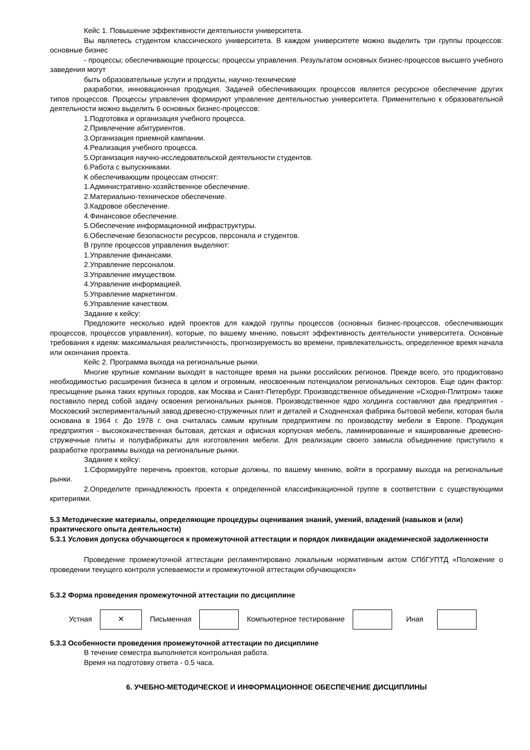Кейс 1. Повышение эффективности деятельности университета.
Вы являетесь студентом классического университета. В каждом университете можно выделить три группы процессов: основные бизнес
- процессы; обеспечивающие процессы; процессы управления. Результатом основных бизнес-процессов высшего учебного заведения могут
быть образовательные услуги и продукты, научно-технические
разработки, инновационная продукция. Задачей обеспечивающих процессов является ресурсное обеспечение других типов процессов. Процессы управления формируют управление деятельностью университета. Применительно к образовательной деятельности можно выделить 6 основных бизнес-процессов:
1.Подготовка и организация учебного процесса.
2.Привлечение абитуриентов.
3.Организация приемной кампании.
4.Реализация учебного процесса.
5.Организация научно-исследовательской деятельности студентов.
6.Работа с выпускниками.
К обеспечивающим процессам относят:
1.Административно-хозяйственное обеспечение.
2.Материально-техническое обеспечение.
3.Кадровое обеспечение.
4.Финансовое обеспечение.
5.Обеспечение информационной инфраструктуры.
6.Обеспечение безопасности ресурсов, персонала и студентов.
В группе процессов управления выделяют:
1.Управление финансами.
2.Управление персоналом.
3.Управление имуществом.
4.Управление информацией.
5.Управление маркетингом.
6.Управление качеством.
Задание к кейсу:
Предложите несколько идей проектов для каждой группы процессов (основных бизнес-процессов, обеспечивающих процессов, процессов управления), которые, по вашему мнению, повысят эффективность деятельности университета. Основные требования к идеям: максимальная реалистичность, прогнозируемость во времени, привлекательность, определенное время начала или окончания проекта.
Кейс 2. Программа выхода на региональные рынки.
Многие крупные компании выходят в настоящее время на рынки российских регионов. Прежде всего, это продиктовано необходимостью расширения бизнеса в целом и огромным, неосвоенным потенциалом региональных секторов. Еще один фактор: пресыщение рынка таких крупных городов, как Москва и Санкт-Петербург. Производственное объединение «Сходня-Плитром» также поставило перед собой задачу освоения региональных рынков. Производственное ядро холдинга составляют два предприятия - Московский экспериментальный завод древесно-стружечных плит и деталей и Сходненская фабрика бытовой мебели, которая была основана в 1964 г. До 1978 г. она считалась самым крупным предприятием по производству мебели в Европе. Продукция предприятия - высококачественная бытовая, детская и офисная корпусная мебель, ламинированные и кашированные древесно-стружечные плиты и полуфабрикаты для изготовления мебели. Для реализации своего замысла объединение приступило к разработке программы выхода на региональные рынки.
Задание к кейсу:
1.Сформируйте перечень проектов, которые должны, по вашему мнению, войти в программу выхода на региональные рынки.
2.Определите принадлежность проекта к определенной классификационной группе в соответствии с существующими критериями.
5.3 Методические материалы, определяющие процедуры оценивания знаний, умений, владений (навыков и (или) практического опыта деятельности)
5.3.1 Условия допуска обучающегося к промежуточной аттестации и порядок ликвидации академической задолженности
Проведение промежуточной аттестации регламентировано локальным нормативным актом СПбГУПТД «Положение о проведении текущего контроля успеваемости и промежуточной аттестации обучающихся»
5.3.2 Форма проведения промежуточной аттестации по дисциплине
| Устная | ✕ | Письменная | | Компьютерное тестирование | | Иная | |
5.3.3 Особенности проведения промежуточной аттестации по дисциплине
В течение семестра выполняется контрольная работа.
Время на подготовку ответа - 0.5 часа.
6. УЧЕБНО-МЕТОДИЧЕСКОЕ И ИНФОРМАЦИОННОЕ ОБЕСПЕЧЕНИЕ ДИСЦИПЛИНЫ